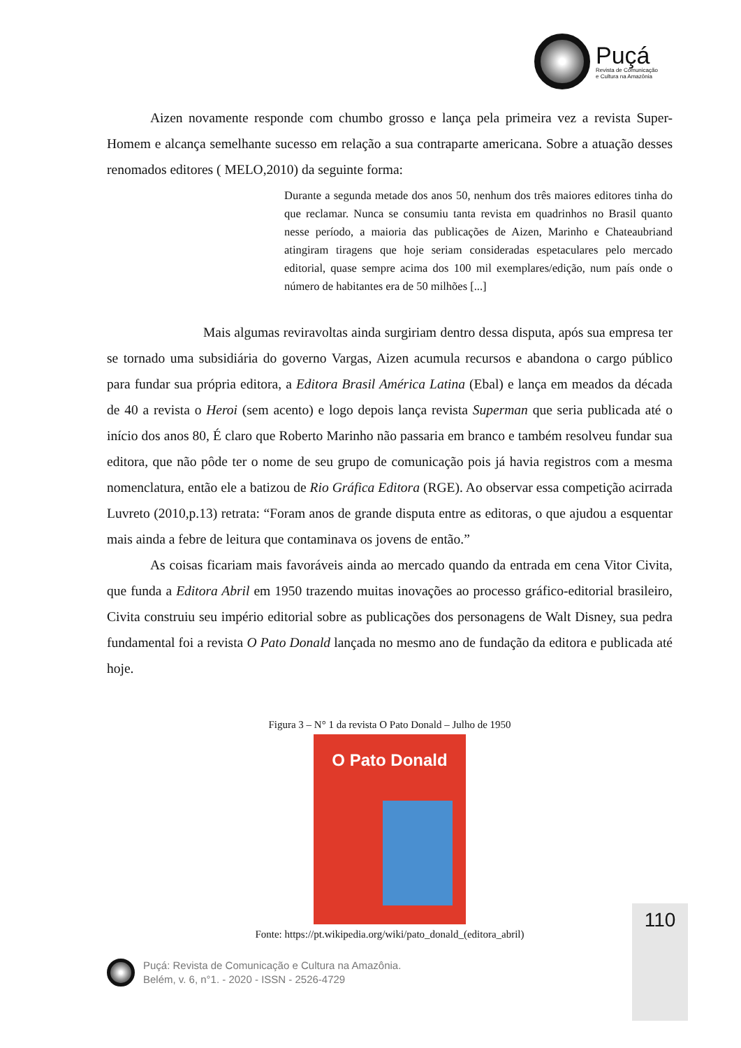Puçá
Revista de Comunicação
e Cultura na Amazônia
Aizen novamente responde com chumbo grosso e lança pela primeira vez a revista Super-Homem e alcança semelhante sucesso em relação a sua contraparte americana. Sobre a atuação desses renomados editores ( MELO,2010) da seguinte forma:
Durante a segunda metade dos anos 50, nenhum dos três maiores editores tinha do que reclamar. Nunca se consumiu tanta revista em quadrinhos no Brasil quanto nesse período, a maioria das publicações de Aizen, Marinho e Chateaubriand atingiram tiragens que hoje seriam consideradas espetaculares pelo mercado editorial, quase sempre acima dos 100 mil exemplares/edição, num país onde o número de habitantes era de 50 milhões [...]
Mais algumas reviravoltas ainda surgiriam dentro dessa disputa, após sua empresa ter se tornado uma subsidiária do governo Vargas, Aizen acumula recursos e abandona o cargo público para fundar sua própria editora, a Editora Brasil América Latina (Ebal) e lança em meados da década de 40 a revista o Heroi (sem acento) e logo depois lança revista Superman que seria publicada até o início dos anos 80, É claro que Roberto Marinho não passaria em branco e também resolveu fundar sua editora, que não pôde ter o nome de seu grupo de comunicação pois já havia registros com a mesma nomenclatura, então ele a batizou de Rio Gráfica Editora (RGE). Ao observar essa competição acirrada Luvreto (2010,p.13) retrata: “Foram anos de grande disputa entre as editoras, o que ajudou a esquentar mais ainda a febre de leitura que contaminava os jovens de então.”
As coisas ficariam mais favoráveis ainda ao mercado quando da entrada em cena Vitor Civita, que funda a Editora Abril em 1950 trazendo muitas inovações ao processo gráfico-editorial brasileiro, Civita construiu seu império editorial sobre as publicações dos personagens de Walt Disney, sua pedra fundamental foi a revista O Pato Donald lançada no mesmo ano de fundação da editora e publicada até hoje.
Figura 3 – N° 1 da revista O Pato Donald – Julho de 1950
O Pato Donald
Fonte: https://pt.wikipedia.org/wiki/pato_donald_(editora_abril)
110
Puçá: Revista de Comunicação e Cultura na Amazônia.
Belém, v. 6, n°1. - 2020 - ISSN - 2526-4729